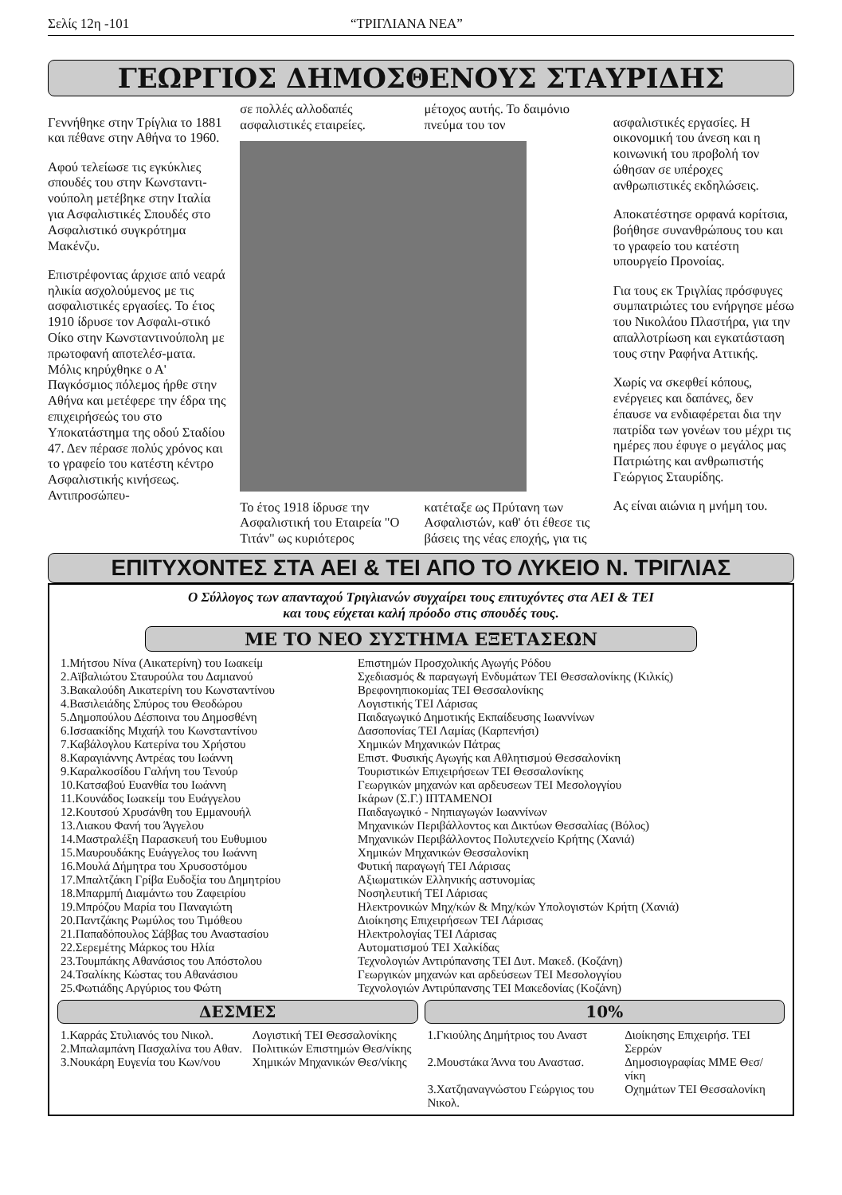Σελίς 12η -101 “ΤΡΙΓΛΙΑΝΑ ΝΕΑ”
ΓΕΩΡΓΙΟΣ ΔΗΜΟΣΘΕΝΟΥΣ ΣΤΑΥΡΙΔΗΣ
Γεννήθηκε στην Τρίγλια το 1881 και πέθανε στην Αθήνα το 1960.
Αφού τελείωσε τις εγκύκλιες σπουδές του στην Κωνσταντι-νούπολη μετέβηκε στην Ιταλία για Ασφαλιστικές Σπουδές στο Ασφαλιστικό συγκρότημα Μακένζυ.
Επιστρέφοντας άρχισε από νεαρά ηλικία ασχολούμενος με τις ασφαλιστικές εργασίες. Το έτος 1910 ίδρυσε τον Ασφαλι-στικό Οίκο στην Κωνσταντινούπολη με πρωτοφανή αποτελέσ-ματα. Μόλις κηρύχθηκε ο Α' Παγκόσμιος πόλεμος ήρθε στην Αθήνα και μετέφερε την έδρα της επιχειρήσεώς του στο Υποκατάστημα της οδού Σταδίου 47. Δεν πέρασε πολύς χρόνος και το γραφείο του κατέστη κέντρο Ασφαλιστικής κινήσεως. Αντιπροσώπευ-
σε πολλές αλλοδαπές ασφαλιστικές εταιρείες.
μέτοχος αυτής. Το δαιμόνιο πνεύμα του τον
Το έτος 1918 ίδρυσε την Ασφαλιστική του Εταιρεία "Ο Τιτάν" ως κυριότερος
κατέταξε ως Πρύτανη των Ασφαλιστών, καθ' ότι έθεσε τις βάσεις της νέας εποχής, για τις
ασφαλιστικές εργασίες. Η οικονομική του άνεση και η κοινωνική του προβολή τον ώθησαν σε υπέροχες ανθρωπιστικές εκδηλώσεις.
Αποκατέστησε ορφανά κορίτσια, βοήθησε συνανθρώπους του και το γραφείο του κατέστη υπουργείο Προνοίας.
Για τους εκ Τριγλίας πρόσφυγες συμπατριώτες του ενήργησε μέσω του Νικολάου Πλαστήρα, για την απαλλοτρίωση και εγκατάσταση τους στην Ραφήνα Αττικής.
Χωρίς να σκεφθεί κόπους, ενέργειες και δαπάνες, δεν έπαυσε να ενδιαφέρεται δια την πατρίδα των γονέων του μέχρι τις ημέρες που έφυγε ο μεγάλος μας Πατριώτης και ανθρωπιστής Γεώργιος Σταυρίδης.
Ας είναι αιώνια η μνήμη του.
ΕΠΙΤΥΧΟΝΤΕΣ ΣΤΑ ΑΕΙ & ΤΕΙ ΑΠΟ ΤΟ ΛΥΚΕΙΟ Ν. ΤΡΙΓΛΙΑΣ
Ο Σύλλογος των απανταχού Τριγλιανών συγχαίρει τους επιτυχόντες στα ΑΕΙ & ΤΕΙ
και τους εύχεται καλή πρόοδο στις σπουδές τους.
ΜΕ ΤΟ ΝΕΟ ΣΥΣΤΗΜΑ ΕΞΕΤΑΣΕΩΝ
| 1.Μήτσου Νίνα (Αικατερίνη) του Ιωακείμ | Επιστημών Προσχολικής Αγωγής Ρόδου |
| 2.Αϊβαλιώτου Σταυρούλα του Δαμιανού | Σχεδιασμός & παραγωγή Ενδυμάτων ΤΕΙ Θεσσαλονίκης (Κιλκίς) |
| 3.Βακαλούδη Αικατερίνη του Κωνσταντίνου | Βρεφονηπιοκομίας ΤΕΙ Θεσσαλονίκης |
| 4.Βασιλειάδης Σπύρος του Θεοδώρου | Λογιστικής ΤΕΙ Λάρισας |
| 5.Δημοπούλου Δέσποινα του Δημοσθένη | Παιδαγωγικό Δημοτικής Εκπαίδευσης Ιωαννίνων |
| 6.Ισσαακίδης Μιχαήλ του Κωνσταντίνου | Δασοπονίας ΤΕΙ Λαμίας (Καρπενήσι) |
| 7.Καβάλογλου Κατερίνα του Χρήστου | Χημικών Μηχανικών Πάτρας |
| 8.Καραγιάννης Αντρέας του Ιωάννη | Επιστ. Φυσικής Αγωγής και Αθλητισμού Θεσσαλονίκη |
| 9.Καραλκοσίδου Γαλήνη του Τενούρ | Τουριστικών Επιχειρήσεων ΤΕΙ Θεσσαλονίκης |
| 10.Κατσαβού Ευανθία του Ιωάννη | Γεωργικών μηχανών και αρδευσεων ΤΕΙ Μεσολογγίου |
| 11.Κουνάδος Ιωακείμ του Ευάγγελου | Ικάρων (Σ.Γ.) ΙΠΤΑΜΕΝΟΙ |
| 12.Κουτσού Χρυσάνθη του Εμμανουήλ | Παιδαγωγικό - Νηπιαγωγών Ιωαννίνων |
| 13.Λιακου Φανή του Άγγελου | Μηχανικών Περιβάλλοντος και Δικτύων Θεσσαλίας (Βόλος) |
| 14.Μαστραλέξη Παρασκευή του Ευθυμιου | Μηχανικών Περιβάλλοντος Πολυτεχνείο Κρήτης (Χανιά) |
| 15.Μαυρουδάκης Ευάγγελος του Ιωάννη | Χημικών Μηχανικών Θεσσαλονίκη |
| 16.Μουλά Δήμητρα του Χρυσοστόμου | Φυτική παραγωγή ΤΕΙ Λάρισας |
| 17.Μπαλτζάκη Γρίβα Ευδοξία του Δημητρίου | Αξιωματικών Ελληνικής αστυνομίας |
| 18.Μπαρμπή Διαμάντω του Ζαφειρίου | Νοσηλευτική ΤΕΙ Λάρισας |
| 19.Μπρόζου Μαρία του Παναγιώτη | Ηλεκτρονικών Μηχ/κών & Μηχ/κών Υπολογιστών Κρήτη (Χανιά) |
| 20.Παντζάκης Ρωμύλος του Τιμόθεου | Διοίκησης Επιχειρήσεων ΤΕΙ Λάρισας |
| 21.Παπαδόπουλος Σάββας του Αναστασίου | Ηλεκτρολογίας ΤΕΙ Λάρισας |
| 22.Σερεμέτης Μάρκος του Ηλία | Αυτοματισμού ΤΕΙ Χαλκίδας |
| 23.Τουμπάκης Αθανάσιος του Απόστολου | Τεχνολογιών Αντιρύπανσης ΤΕΙ Δυτ. Μακεδ. (Κοζάνη) |
| 24.Τσαλίκης Κώστας του Αθανάσιου | Γεωργικών μηχανών και αρδεύσεων ΤΕΙ Μεσολογγίου |
| 25.Φωτιάδης Αργύριος του Φώτη | Τεχνολογιών Αντιρύπανσης ΤΕΙ Μακεδονίας (Κοζάνη) |
ΔΕΣΜΕΣ
| 1.Καρράς Στυλιανός του Νικολ. | Λογιστική ΤΕΙ Θεσσαλονίκης |
| 2.Μπαλαμπάνη Πασχαλίνα του Αθαν. | Πολιτικών Επιστημών Θεσ/νίκης |
| 3.Νουκάρη Ευγενία του Κων/νου | Χημικών Μηχανικών Θεσ/νίκης |
10%
| 1.Γκιούλης Δημήτριος του Αναστ | Διοίκησης Επιχειρήσ. ΤΕΙ Σερρών |
| 2.Μουστάκα Άννα του Αναστασ. | Δημοσιογραφίας ΜΜΕ Θεσ/νίκη |
| 3.Χατζηαναγνώστου Γεώργιος του Νικολ. | Οχημάτων ΤΕΙ Θεσσαλονίκη |